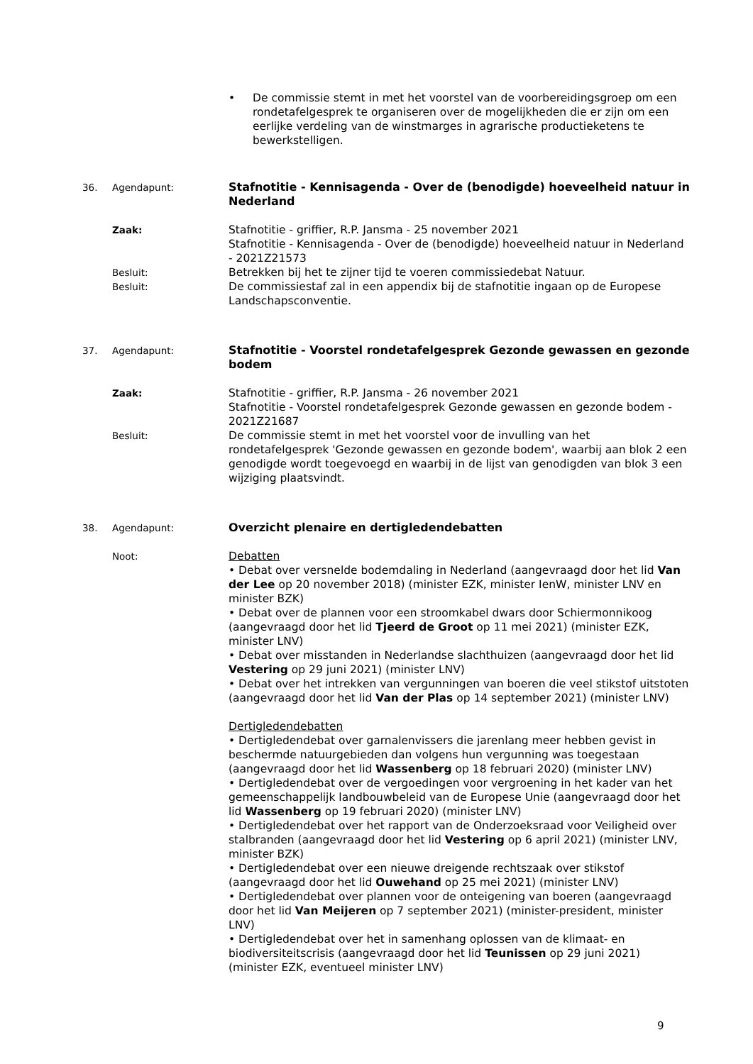• De commissie stemt in met het voorstel van de voorbereidingsgroep om een rondetafelgesprek te organiseren over de mogelijkheden die er zijn om een eerlijke verdeling van de winstmarges in agrarische productieketens te bewerkstelligen.
36. Agendapunt:
Stafnotitie - Kennisagenda - Over de (benodigde) hoeveelheid natuur in Nederland
Zaak: Stafnotitie - griffier, R.P. Jansma - 25 november 2021
Stafnotitie - Kennisagenda - Over de (benodigde) hoeveelheid natuur in Nederland - 2021Z21573
Besluit: Betrekken bij het te zijner tijd te voeren commissiedebat Natuur.
Besluit: De commissiestaf zal in een appendix bij de stafnotitie ingaan op de Europese Landschapsconventie.
37. Agendapunt:
Stafnotitie - Voorstel rondetafelgesprek Gezonde gewassen en gezonde bodem
Zaak: Stafnotitie - griffier, R.P. Jansma - 26 november 2021
Stafnotitie - Voorstel rondetafelgesprek Gezonde gewassen en gezonde bodem - 2021Z21687
Besluit: De commissie stemt in met het voorstel voor de invulling van het rondetafelgesprek 'Gezonde gewassen en gezonde bodem', waarbij aan blok 2 een genodigde wordt toegevoegd en waarbij in de lijst van genodigden van blok 3 een wijziging plaatsvindt.
38. Agendapunt:
Overzicht plenaire en dertigledendebatten
Noot: Debatten
• Debat over versnelde bodemdaling in Nederland (aangevraagd door het lid Van der Lee op 20 november 2018) (minister EZK, minister IenW, minister LNV en minister BZK)
• Debat over de plannen voor een stroomkabel dwars door Schiermonnikoog (aangevraagd door het lid Tjeerd de Groot op 11 mei 2021) (minister EZK, minister LNV)
• Debat over misstanden in Nederlandse slachthuizen (aangevraagd door het lid Vestering op 29 juni 2021) (minister LNV)
• Debat over het intrekken van vergunningen van boeren die veel stikstof uitstoten (aangevraagd door het lid Van der Plas op 14 september 2021) (minister LNV)
Dertigledendebatten
• Dertigledendebat over garnalenvissers die jarenlang meer hebben gevist in beschermde natuurgebieden dan volgens hun vergunning was toegestaan (aangevraagd door het lid Wassenberg op 18 februari 2020) (minister LNV)
• Dertigledendebat over de vergoedingen voor vergroening in het kader van het gemeenschappelijk landbouwbeleid van de Europese Unie (aangevraagd door het lid Wassenberg op 19 februari 2020) (minister LNV)
• Dertigledendebat over het rapport van de Onderzoeksraad voor Veiligheid over stalbranden (aangevraagd door het lid Vestering op 6 april 2021) (minister LNV, minister BZK)
• Dertigledendebat over een nieuwe dreigende rechtszaak over stikstof (aangevraagd door het lid Ouwehand op 25 mei 2021) (minister LNV)
• Dertigledendebat over plannen voor de onteigening van boeren (aangevraagd door het lid Van Meijeren op 7 september 2021) (minister-president, minister LNV)
• Dertigledendebat over het in samenhang oplossen van de klimaat- en biodiversiteitscrisis (aangevraagd door het lid Teunissen op 29 juni 2021) (minister EZK, eventueel minister LNV)
9